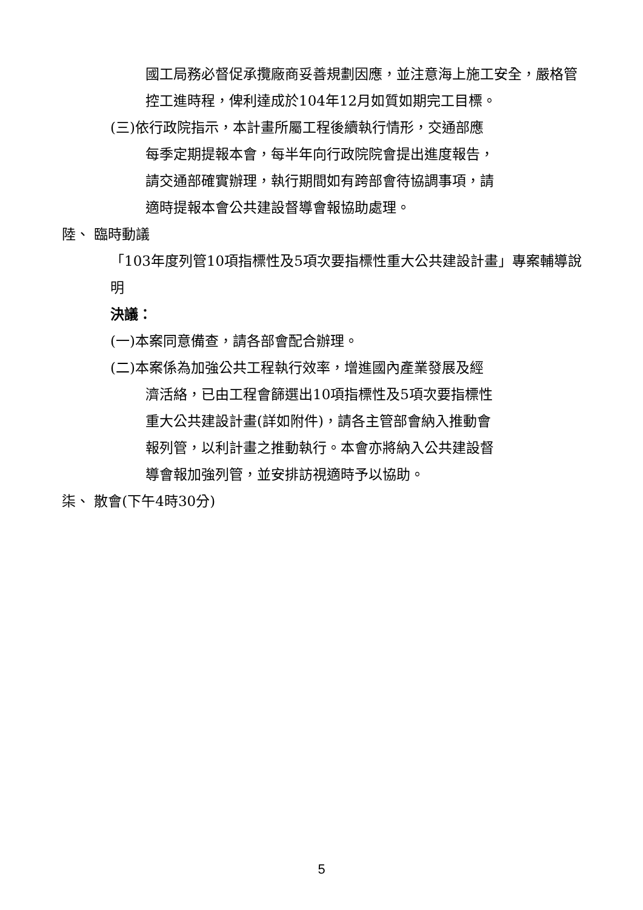國工局務必督促承攬廠商妥善規劃因應，並注意海上施工安全，嚴格管控工進時程，俾利達成於104年12月如質如期完工目標。
(三)依行政院指示，本計畫所屬工程後續執行情形，交通部應
每季定期提報本會，每半年向行政院院會提出進度報告，
請交通部確實辦理，執行期間如有跨部會待協調事項，請
適時提報本會公共建設督導會報協助處理。
陸、 臨時動議
「103年度列管10項指標性及5項次要指標性重大公共建設計畫」專案輔導說明
決議：
(一)本案同意備查，請各部會配合辦理。
(二)本案係為加強公共工程執行效率，增進國內產業發展及經
濟活絡，已由工程會篩選出10項指標性及5項次要指標性
重大公共建設計畫(詳如附件)，請各主管部會納入推動會
報列管，以利計畫之推動執行。本會亦將納入公共建設督
導會報加強列管，並安排訪視適時予以協助。
柒、 散會(下午4時30分)
5